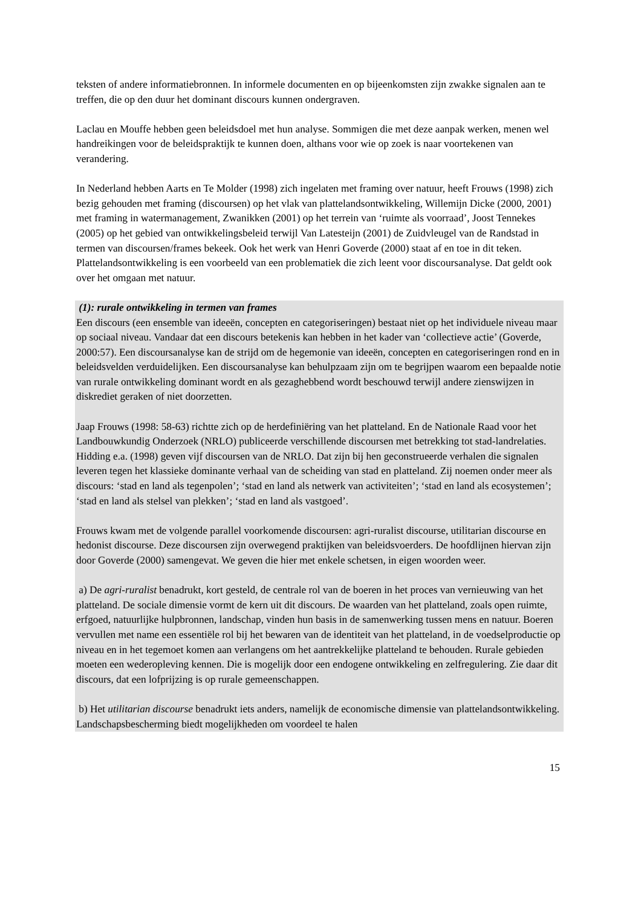teksten of andere informatiebronnen. In informele documenten en op bijeenkomsten zijn zwakke signalen aan te treffen, die op den duur het dominant discours kunnen ondergraven.
Laclau en Mouffe hebben geen beleidsdoel met hun analyse. Sommigen die met deze aanpak werken, menen wel handreikingen voor de beleidspraktijk te kunnen doen, althans voor wie op zoek is naar voortekenen van verandering.
In Nederland hebben Aarts en Te Molder (1998) zich ingelaten met framing over natuur, heeft Frouws (1998) zich bezig gehouden met framing (discoursen) op het vlak van plattelandsontwikkeling, Willemijn Dicke (2000, 2001) met framing in watermanagement, Zwanikken (2001) op het terrein van ‘ruimte als voorraad’, Joost Tennekes (2005) op het gebied van ontwikkelingsbeleid terwijl Van Latesteijn (2001) de Zuidvleugel van de Randstad in termen van discoursen/frames bekeek. Ook het werk van Henri Goverde (2000) staat af en toe in dit teken. Plattelandsontwikkeling is een voorbeeld van een problematiek die zich leent voor discoursanalyse. Dat geldt ook over het omgaan met natuur.
(1): rurale ontwikkeling in termen van frames
Een discours (een ensemble van ideeën, concepten en categoriseringen) bestaat niet op het individuele niveau maar op sociaal niveau. Vandaar dat een discours betekenis kan hebben in het kader van ‘collectieve actie’ (Goverde, 2000:57). Een discoursanalyse kan de strijd om de hegemonie van ideeën, concepten en categoriseringen rond en in beleidsvelden verduidelijken. Een discoursanalyse kan behulpzaam zijn om te begrijpen waarom een bepaalde notie van rurale ontwikkeling dominant wordt en als gezaghebbend wordt beschouwd terwijl andere zienswijzen in diskrediet geraken of niet doorzetten.
Jaap Frouws (1998: 58-63) richtte zich op de herdefiniëring van het platteland. En de Nationale Raad voor het Landbouwkundig Onderzoek (NRLO) publiceerde verschillende discoursen met betrekking tot stad-landrelaties. Hidding e.a. (1998) geven vijf discoursen van de NRLO. Dat zijn bij hen geconstrueerde verhalen die signalen leveren tegen het klassieke dominante verhaal van de scheiding van stad en platteland. Zij noemen onder meer als discours: ‘stad en land als tegenpolen’; ‘stad en land als netwerk van activiteiten’; ‘stad en land als ecosystemen’; ‘stad en land als stelsel van plekken’; ‘stad en land als vastgoed’.
Frouws kwam met de volgende parallel voorkomende discoursen: agri-ruralist discourse, utilitarian discourse en hedonist discourse. Deze discoursen zijn overwegend praktijken van beleidsvoerders. De hoofdlijnen hiervan zijn door Goverde (2000) samengevat. We geven die hier met enkele schetsen, in eigen woorden weer.
a) De agri-ruralist benadrukt, kort gesteld, de centrale rol van de boeren in het proces van vernieuwing van het platteland. De sociale dimensie vormt de kern uit dit discours. De waarden van het platteland, zoals open ruimte, erfgoed, natuurlijke hulpbronnen, landschap, vinden hun basis in de samenwerking tussen mens en natuur. Boeren vervullen met name een essentiële rol bij het bewaren van de identiteit van het platteland, in de voedselproductie op niveau en in het tegemoet komen aan verlangens om het aantrekkelijke platteland te behouden. Rurale gebieden moeten een wederopleving kennen. Die is mogelijk door een endogene ontwikkeling en zelfregulering. Zie daar dit discours, dat een lofprijzing is op rurale gemeenschappen.
b) Het utilitarian discourse benadrukt iets anders, namelijk de economische dimensie van plattelandsontwikkeling. Landschapsbescherming biedt mogelijkheden om voordeel te halen
15